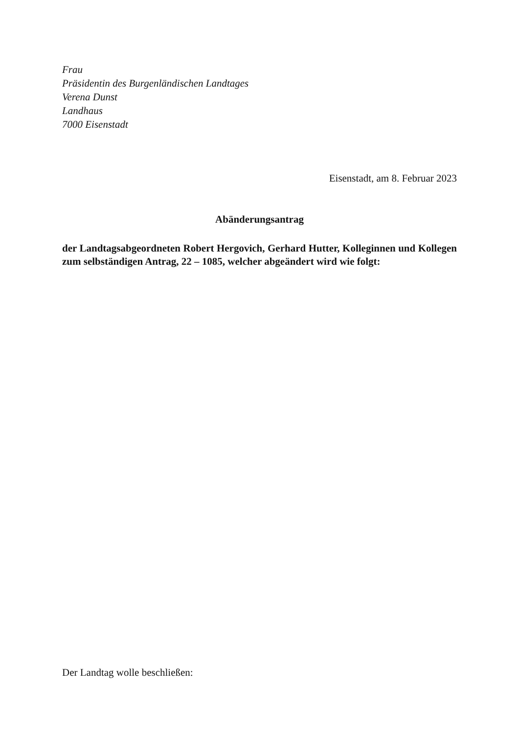Frau
Präsidentin des Burgenländischen Landtages
Verena Dunst
Landhaus
7000 Eisenstadt
Eisenstadt, am 8. Februar 2023
Abänderungsantrag
der Landtagsabgeordneten Robert Hergovich, Gerhard Hutter, Kolleginnen und Kollegen zum selbständigen Antrag, 22 – 1085, welcher abgeändert wird wie folgt:
Der Landtag wolle beschließen: